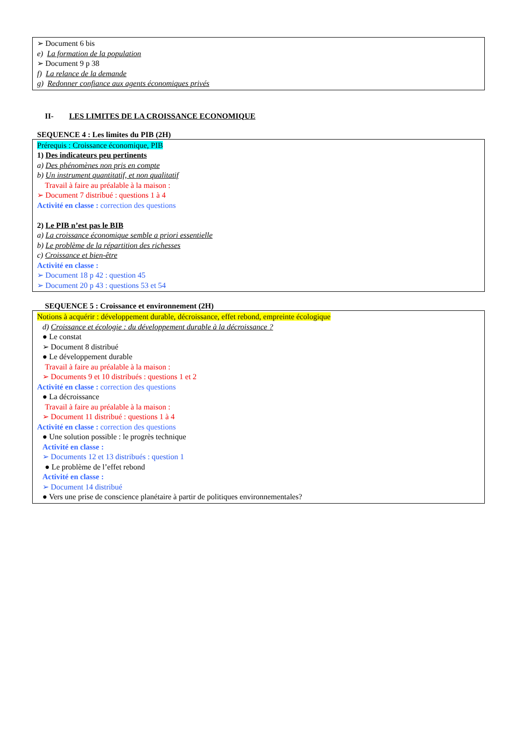➢ Document 6 bis
e) La formation de la population
➢ Document 9 p 38
f) La relance de la demande
g) Redonner confiance aux agents économiques privés
II- LES LIMITES DE LA CROISSANCE ECONOMIQUE
SEQUENCE 4 : Les limites du PIB (2H)
Prérequis : Croissance économique, PIB
1) Des indicateurs peu pertinents
a) Des phénomènes non pris en compte
b) Un instrument quantitatif, et non qualitatif
Travail à faire au préalable à la maison :
➢ Document 7 distribué : questions 1 à 4
Activité en classe : correction des questions
2) Le PIB n’est pas le BIB
a) La croissance économique semble a priori essentielle
b) Le problème de la répartition des richesses
c) Croissance et bien-être
Activité en classe :
➢ Document 18 p 42 : question 45
➢ Document 20 p 43 : questions 53 et 54
SEQUENCE 5 : Croissance et environnement (2H)
Notions à acquérir : développement durable, décroissance, effet rebond, empreinte écologique
d) Croissance et écologie : du développement durable à la décroissance ?
● Le constat
➢ Document 8 distribué
● Le développement durable
Travail à faire au préalable à la maison :
➢ Documents 9 et 10 distribués : questions 1 et 2
Activité en classe : correction des questions
● La décroissance
Travail à faire au préalable à la maison :
➢ Document 11 distribué : questions 1 à 4
Activité en classe : correction des questions
● Une solution possible : le progrès technique
Activité en classe :
➢ Documents 12 et 13 distribués : question 1
● Le problème de l’effet rebond
Activité en classe :
➢ Document 14 distribué
● Vers une prise de conscience planétaire à partir de politiques environnementales?